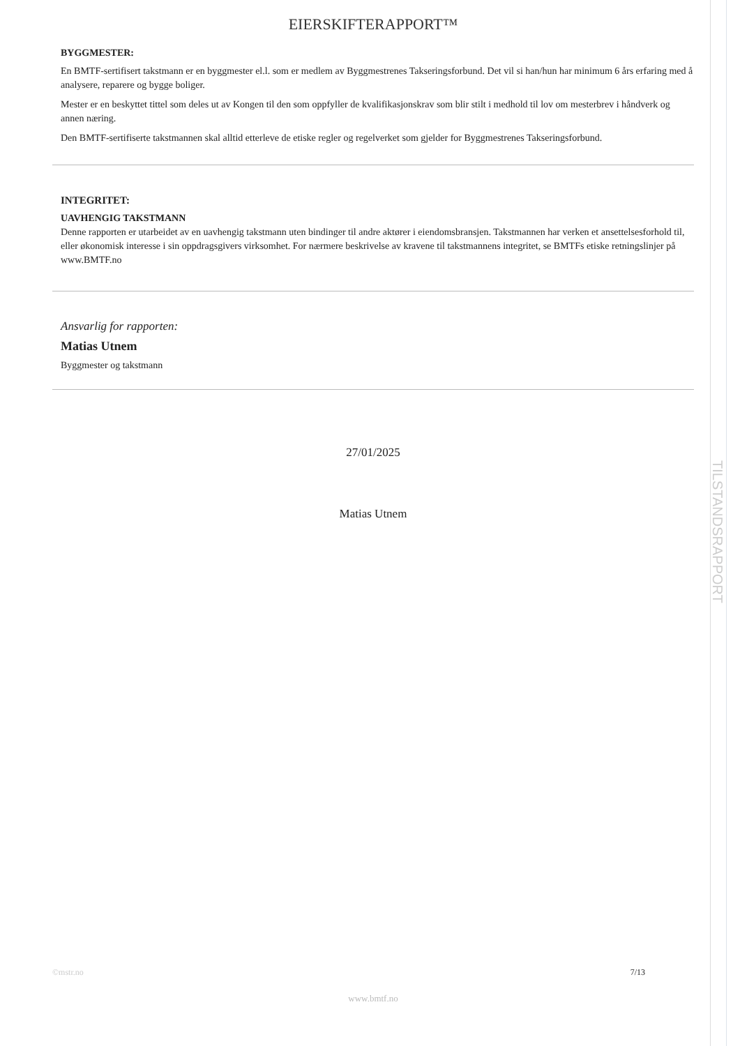TILSTANDSRAPPORT
EIERSKIFTERAPPORT™
BYGGMESTER:
En BMTF-sertifisert takstmann er en byggmester el.l. som er medlem av Byggmestrenes Takseringsforbund. Det vil si han/hun har minimum 6 års erfaring med å analysere, reparere og bygge boliger.
Mester er en beskyttet tittel som deles ut av Kongen til den som oppfyller de kvalifikasjonskrav som blir stilt i medhold til lov om mesterbrev i håndverk og annen næring.
Den BMTF-sertifiserte takstmannen skal alltid etterleve de etiske regler og regelverket som gjelder for Byggmestrenes Takseringsforbund.
INTEGRITET:
UAVHENGIG TAKSTMANN
Denne rapporten er utarbeidet av en uavhengig takstmann uten bindinger til andre aktører i eiendomsbransjen. Takstmannen har verken et ansettelsesforhold til, eller økonomisk interesse i sin oppdragsgivers virksomhet. For nærmere beskrivelse av kravene til takstmannens integritet, se BMTFs etiske retningslinjer på www.BMTF.no
Ansvarlig for rapporten:
Matias Utnem
Byggmester og takstmann
27/01/2025
Matias Utnem
©mstr.no 7/13
www.bmtf.no